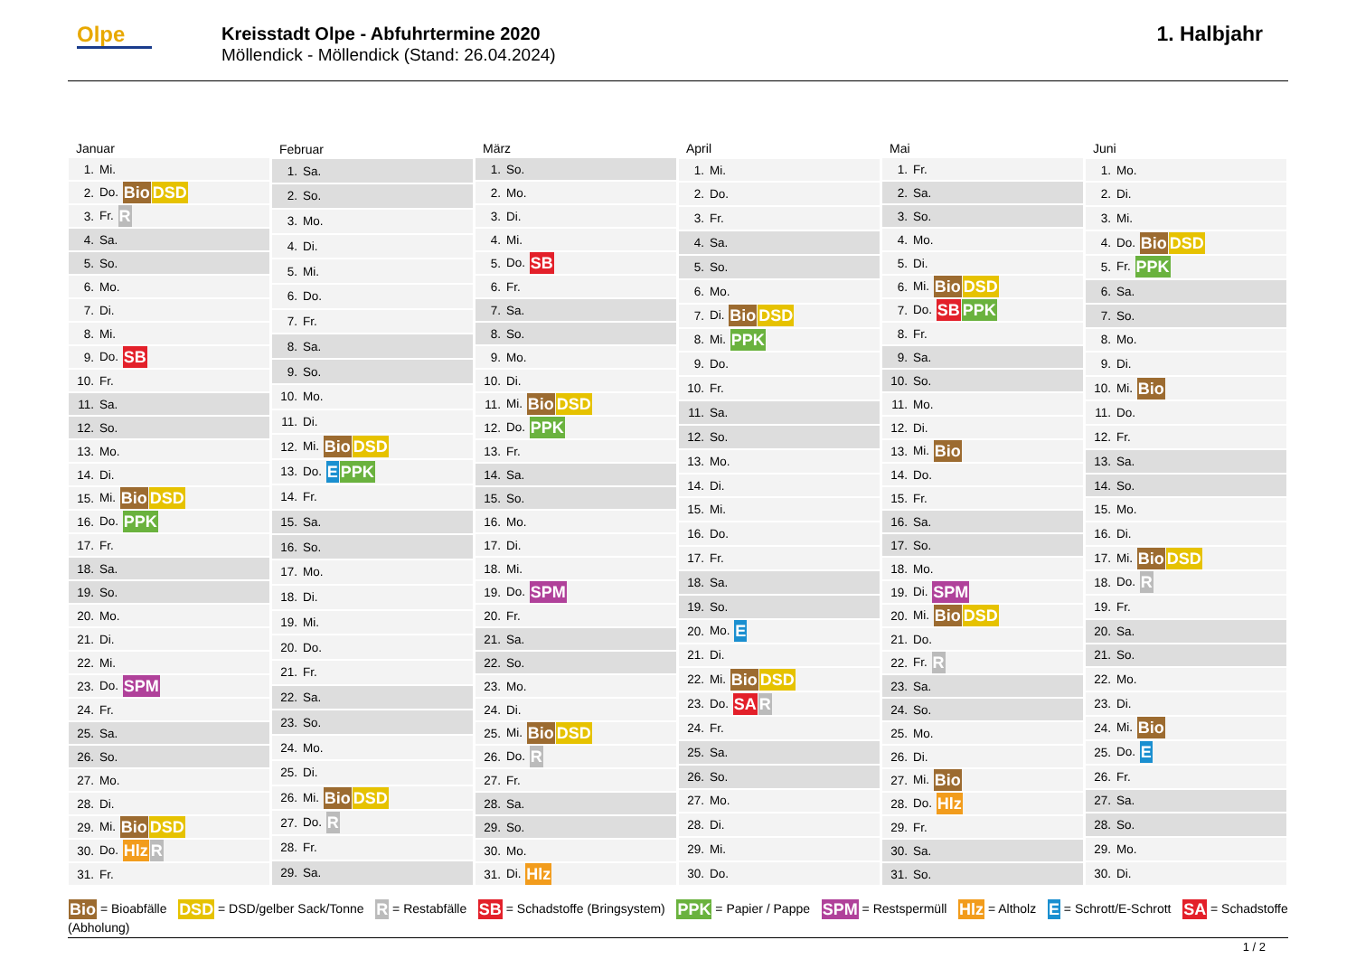Olpe
Kreisstadt Olpe - Abfuhrtermine 2020
Möllendick - Möllendick (Stand: 26.04.2024)
1. Halbjahr
| Januar | |
| --- | --- |
| 1. | Mi. |
| 2. | Do. Bio DSD |
| 3. | Fr. R |
| 4. | Sa. |
| 5. | So. |
| 6. | Mo. |
| 7. | Di. |
| 8. | Mi. |
| 9. | Do. SB |
| 10. | Fr. |
| 11. | Sa. |
| 12. | So. |
| 13. | Mo. |
| 14. | Di. |
| 15. | Mi. Bio DSD |
| 16. | Do. PPK |
| 17. | Fr. |
| 18. | Sa. |
| 19. | So. |
| 20. | Mo. |
| 21. | Di. |
| 22. | Mi. |
| 23. | Do. SPM |
| 24. | Fr. |
| 25. | Sa. |
| 26. | So. |
| 27. | Mo. |
| 28. | Di. |
| 29. | Mi. Bio DSD |
| 30. | Do. Hlz R |
| 31. | Fr. |
| Februar | |
| --- | --- |
| 1. | Sa. |
| 2. | So. |
| 3. | Mo. |
| 4. | Di. |
| 5. | Mi. |
| 6. | Do. |
| 7. | Fr. |
| 8. | Sa. |
| 9. | So. |
| 10. | Mo. |
| 11. | Di. |
| 12. | Mi. Bio DSD |
| 13. | Do. E PPK |
| 14. | Fr. |
| 15. | Sa. |
| 16. | So. |
| 17. | Mo. |
| 18. | Di. |
| 19. | Mi. |
| 20. | Do. |
| 21. | Fr. |
| 22. | Sa. |
| 23. | So. |
| 24. | Mo. |
| 25. | Di. |
| 26. | Mi. Bio DSD |
| 27. | Do. R |
| 28. | Fr. |
| 29. | Sa. |
| März | |
| --- | --- |
| 1. | So. |
| 2. | Mo. |
| 3. | Di. |
| 4. | Mi. |
| 5. | Do. SB |
| 6. | Fr. |
| 7. | Sa. |
| 8. | So. |
| 9. | Mo. |
| 10. | Di. |
| 11. | Mi. Bio DSD |
| 12. | Do. PPK |
| 13. | Fr. |
| 14. | Sa. |
| 15. | So. |
| 16. | Mo. |
| 17. | Di. |
| 18. | Mi. |
| 19. | Do. SPM |
| 20. | Fr. |
| 21. | Sa. |
| 22. | So. |
| 23. | Mo. |
| 24. | Di. |
| 25. | Mi. Bio DSD |
| 26. | Do. R |
| 27. | Fr. |
| 28. | Sa. |
| 29. | So. |
| 30. | Mo. |
| 31. | Di. Hlz |
| April | |
| --- | --- |
| 1. | Mi. |
| 2. | Do. |
| 3. | Fr. |
| 4. | Sa. |
| 5. | So. |
| 6. | Mo. |
| 7. | Di. Bio DSD |
| 8. | Mi. PPK |
| 9. | Do. |
| 10. | Fr. |
| 11. | Sa. |
| 12. | So. |
| 13. | Mo. |
| 14. | Di. |
| 15. | Mi. |
| 16. | Do. |
| 17. | Fr. |
| 18. | Sa. |
| 19. | So. |
| 20. | Mo. E |
| 21. | Di. |
| 22. | Mi. Bio DSD |
| 23. | Do. SA R |
| 24. | Fr. |
| 25. | Sa. |
| 26. | So. |
| 27. | Mo. |
| 28. | Di. |
| 29. | Mi. |
| 30. | Do. |
| Mai | |
| --- | --- |
| 1. | Fr. |
| 2. | Sa. |
| 3. | So. |
| 4. | Mo. |
| 5. | Di. |
| 6. | Mi. Bio DSD |
| 7. | Do. SB PPK |
| 8. | Fr. |
| 9. | Sa. |
| 10. | So. |
| 11. | Mo. |
| 12. | Di. |
| 13. | Mi. Bio |
| 14. | Do. |
| 15. | Fr. |
| 16. | Sa. |
| 17. | So. |
| 18. | Mo. |
| 19. | Di. SPM |
| 20. | Mi. Bio DSD |
| 21. | Do. |
| 22. | Fr. R |
| 23. | Sa. |
| 24. | So. |
| 25. | Mo. |
| 26. | Di. |
| 27. | Mi. Bio |
| 28. | Do. Hlz |
| 29. | Fr. |
| 30. | Sa. |
| 31. | So. |
| Juni | |
| --- | --- |
| 1. | Mo. |
| 2. | Di. |
| 3. | Mi. |
| 4. | Do. Bio DSD |
| 5. | Fr. PPK |
| 6. | Sa. |
| 7. | So. |
| 8. | Mo. |
| 9. | Di. |
| 10. | Mi. Bio |
| 11. | Do. |
| 12. | Fr. |
| 13. | Sa. |
| 14. | So. |
| 15. | Mo. |
| 16. | Di. |
| 17. | Mi. Bio DSD |
| 18. | Do. R |
| 19. | Fr. |
| 20. | Sa. |
| 21. | So. |
| 22. | Mo. |
| 23. | Di. |
| 24. | Mi. Bio |
| 25. | Do. E |
| 26. | Fr. |
| 27. | Sa. |
| 28. | So. |
| 29. | Mo. |
| 30. | Di. |
Bio = Bioabfälle DSD = DSD/gelber Sack/Tonne R = Restabfälle SB = Schadstoffe (Bringsystem) PPK = Papier / Pappe SPM = Restspermüll Hlz = Altholz E = Schrott/E-Schrott SA = Schadstoffe (Abholung)
1 / 2